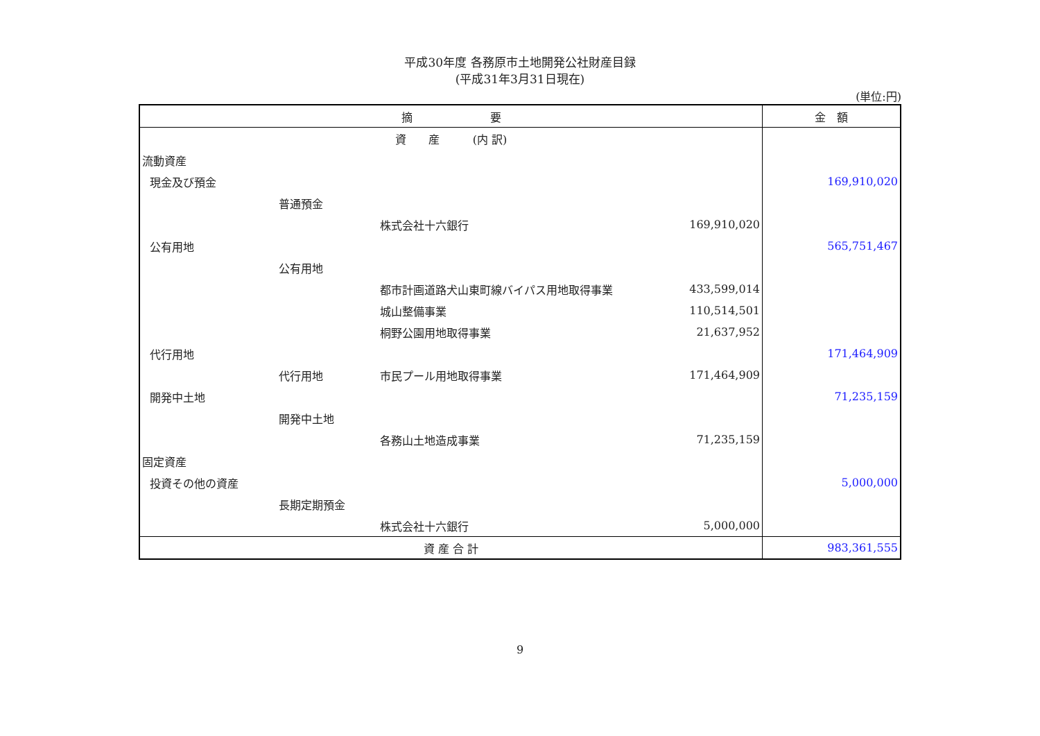平成30年度 各務原市土地開発公社財産目録
(平成31年3月31日現在)
(単位:円)
| 摘 要 | | | | 金 額 |
| --- | --- | --- | --- | --- |
| 資 産 (内 訳) | | | | |
| 流動資産 | | | | |
| 現金及び預金 | | | | 169,910,020 |
| | 普通預金 | | | |
| | | 株式会社十六銀行 | 169,910,020 | |
| 公有用地 | | | | 565,751,467 |
| | 公有用地 | | | |
| | | 都市計画道路犬山東町線バイパス用地取得事業 | 433,599,014 | |
| | | 城山整備事業 | 110,514,501 | |
| | | 桐野公園用地取得事業 | 21,637,952 | |
| 代行用地 | | | | 171,464,909 |
| | 代行用地 | 市民プール用地取得事業 | 171,464,909 | |
| 開発中土地 | | | | 71,235,159 |
| | 開発中土地 | | | |
| | | 各務山土地造成事業 | 71,235,159 | |
| 固定資産 | | | | |
| 投資その他の資産 | | | | 5,000,000 |
| | 長期定期預金 | | | |
| | | 株式会社十六銀行 | 5,000,000 | |
| 資 産 合 計 | | | | 983,361,555 |
9